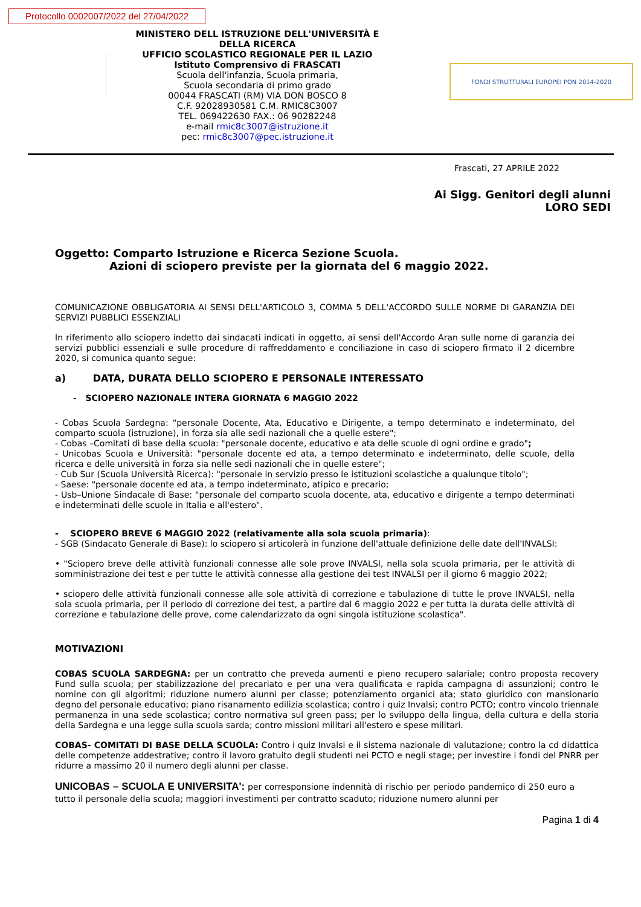Protocollo 0002007/2022 del 27/04/2022
MINISTERO DELL ISTRUZIONE DELL'UNIVERSITÀ E DELLA RICERCA
UFFICIO SCOLASTICO REGIONALE PER IL LAZIO
Istituto Comprensivo di FRASCATI
Scuola dell'infanzia, Scuola primaria,
Scuola secondaria di primo grado
00044 FRASCATI (RM) VIA DON BOSCO 8
C.F. 92028930581 C.M. RMIC8C3007
TEL. 069422630 FAX.: 06 90282248
e-mail rmic8c3007@istruzione.it
pec: rmic8c3007@pec.istruzione.it
FONDI STRUTTURALI EUROPEI PON 2014-2020
Frascati, 27 APRILE 2022
Ai Sigg. Genitori degli alunni
LORO SEDI
Oggetto: Comparto Istruzione e Ricerca Sezione Scuola.
Azioni di sciopero previste per la giornata del 6 maggio 2022.
COMUNICAZIONE OBBLIGATORIA AI SENSI DELL'ARTICOLO 3, COMMA 5 DELL'ACCORDO SULLE NORME DI GARANZIA DEI SERVIZI PUBBLICI ESSENZIALI
In riferimento allo sciopero indetto dai sindacati indicati in oggetto, ai sensi dell'Accordo Aran sulle nome di garanzia dei servizi pubblici essenziali e sulle procedure di raffreddamento e conciliazione in caso di sciopero firmato il 2 dicembre 2020, si comunica quanto segue:
a) DATA, DURATA DELLO SCIOPERO E PERSONALE INTERESSATO
- SCIOPERO NAZIONALE INTERA GIORNATA 6 MAGGIO 2022
- Cobas Scuola Sardegna: "personale Docente, Ata, Educativo e Dirigente, a tempo determinato e indeterminato, del comparto scuola (istruzione), in forza sia alle sedi nazionali che a quelle estere";
- Cobas –Comitati di base della scuola: "personale docente, educativo e ata delle scuole di ogni ordine e grado";
- Unicobas Scuola e Università: "personale docente ed ata, a tempo determinato e indeterminato, delle scuole, della ricerca e delle università in forza sia nelle sedi nazionali che in quelle estere";
- Cub Sur (Scuola Università Ricerca): "personale in servizio presso le istituzioni scolastiche a qualunque titolo";
- Saese: "personale docente ed ata, a tempo indeterminato, atipico e precario;
- Usb–Unione Sindacale di Base: "personale del comparto scuola docente, ata, educativo e dirigente a tempo determinati e indeterminati delle scuole in Italia e all'estero".
- SCIOPERO BREVE 6 MAGGIO 2022 (relativamente alla sola scuola primaria):
- SGB (Sindacato Generale di Base): lo sciopero si articolerà in funzione dell'attuale definizione delle date dell'INVALSI:
• "Sciopero breve delle attività funzionali connesse alle sole prove INVALSI, nella sola scuola primaria, per le attività di somministrazione dei test e per tutte le attività connesse alla gestione dei test INVALSI per il giorno 6 maggio 2022;
• sciopero delle attività funzionali connesse alle sole attività di correzione e tabulazione di tutte le prove INVALSI, nella sola scuola primaria, per il periodo di correzione dei test, a partire dal 6 maggio 2022 e per tutta la durata delle attività di correzione e tabulazione delle prove, come calendarizzato da ogni singola istituzione scolastica".
MOTIVAZIONI
COBAS SCUOLA SARDEGNA: per un contratto che preveda aumenti e pieno recupero salariale; contro proposta recovery Fund sulla scuola; per stabilizzazione del precariato e per una vera qualificata e rapida campagna di assunzioni; contro le nomine con gli algoritmi; riduzione numero alunni per classe; potenziamento organici ata; stato giuridico con mansionario degno del personale educativo; piano risanamento edilizia scolastica; contro i quiz Invalsi; contro PCTO; contro vincolo triennale permanenza in una sede scolastica; contro normativa sul green pass; per lo sviluppo della lingua, della cultura e della storia della Sardegna e una legge sulla scuola sarda; contro missioni militari all'estero e spese militari.
COBAS- COMITATI DI BASE DELLA SCUOLA: Contro i quiz Invalsi e il sistema nazionale di valutazione; contro la cd didattica delle competenze addestrative; contro il lavoro gratuito degli studenti nei PCTO e negli stage; per investire i fondi del PNRR per ridurre a massimo 20 il numero degli alunni per classe.
UNICOBAS – SCUOLA E UNIVERSITA': per corresponsione indennità di rischio per periodo pandemico di 250 euro a tutto il personale della scuola; maggiori investimenti per contratto scaduto; riduzione numero alunni per
Pagina 1 di 4